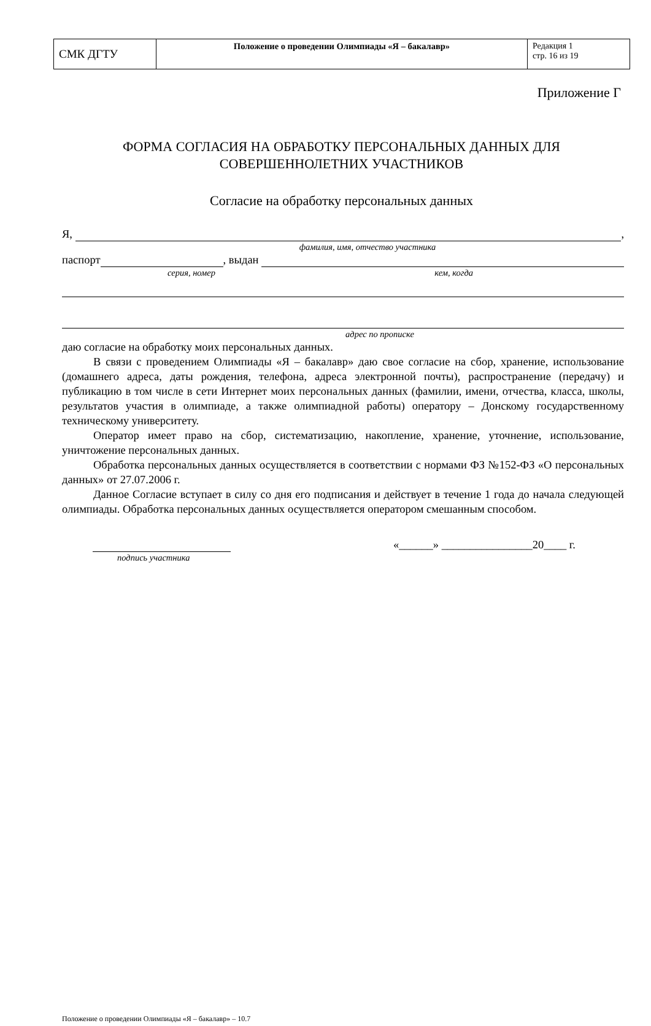| СМК ДГТУ | Положение о проведении Олимпиады «Я – бакалавр» | Редакция 1 стр. 16 из 19 |
Приложение Г
ФОРМА СОГЛАСИЯ НА ОБРАБОТКУ ПЕРСОНАЛЬНЫХ ДАННЫХ ДЛЯ
СОВЕРШЕННОЛЕТНИХ УЧАСТНИКОВ
Согласие на обработку персональных данных
Я, ,
фамилия, имя, отчество участника
паспорт , выдан
серия, номер кем, когда
адрес по прописке
даю согласие на обработку моих персональных данных.
В связи с проведением Олимпиады «Я – бакалавр» даю свое согласие на сбор, хранение, использование (домашнего адреса, даты рождения, телефона, адреса электронной почты), распространение (передачу) и публикацию в том числе в сети Интернет моих персональных данных (фамилии, имени, отчества, класса, школы, результатов участия в олимпиаде, а также олимпиадной работы) оператору – Донскому государственному техническому университету.
Оператор имеет право на сбор, систематизацию, накопление, хранение, уточнение, использование, уничтожение персональных данных.
Обработка персональных данных осуществляется в соответствии с нормами ФЗ №152-ФЗ «О персональных данных» от 27.07.2006 г.
Данное Согласие вступает в силу со дня его подписания и действует в течение 1 года до начала следующей олимпиады. Обработка персональных данных осуществляется оператором смешанным способом.
«______» ________________20____ г.
подпись участника
Положение о проведении Олимпиады «Я – бакалавр» – 10.7